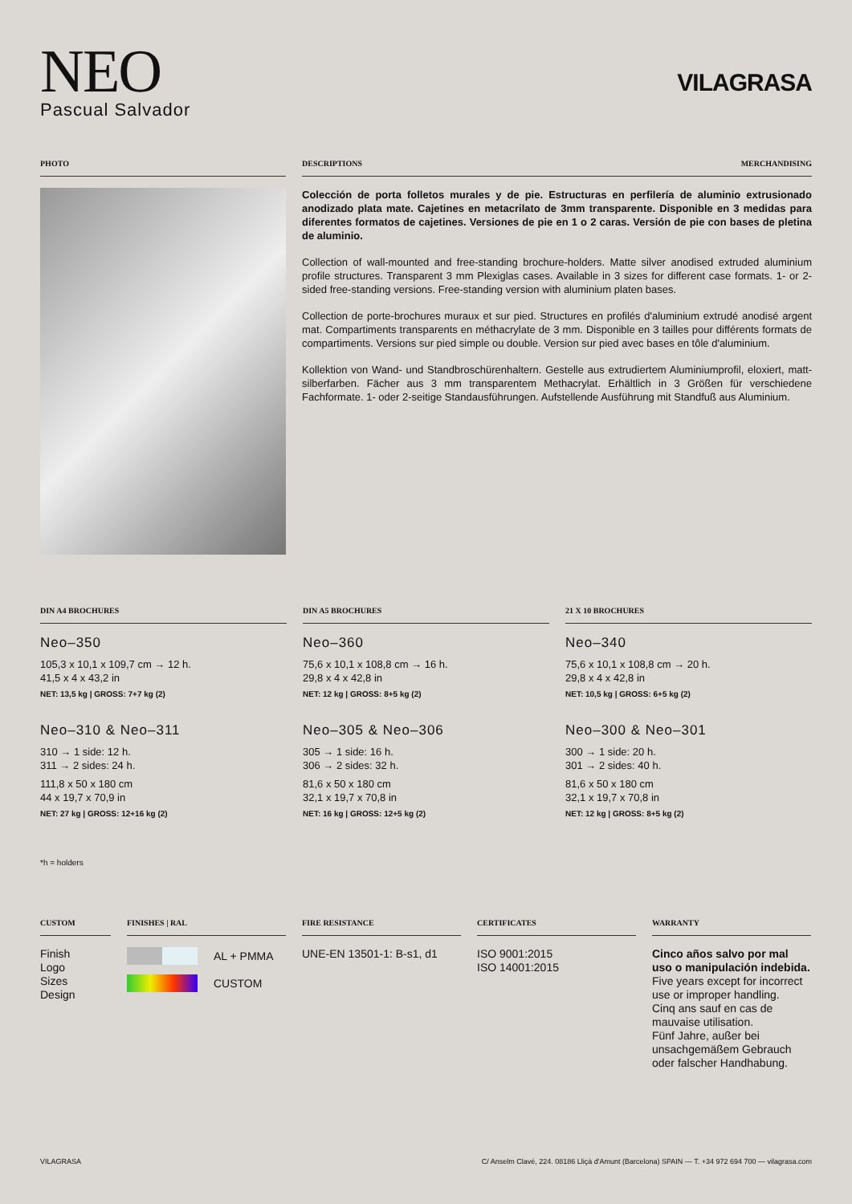NEO
Pascual Salvador
VILAGRASA
PHOTO DESCRIPTIONS MERCHANDISING
Colección de porta folletos murales y de pie. Estructuras en perfilería de aluminio extrusionado anodizado plata mate. Cajetines en metacrilato de 3mm transparente. Disponible en 3 medidas para diferentes formatos de cajetines. Versiones de pie en 1 o 2 caras. Versión de pie con bases de pletina de aluminio.
Collection of wall-mounted and free-standing brochure-holders. Matte silver anodised extruded aluminium profile structures. Transparent 3 mm Plexiglas cases. Available in 3 sizes for different case formats. 1- or 2-sided free-standing versions. Free-standing version with aluminium platen bases.
Collection de porte-brochures muraux et sur pied. Structures en profilés d'aluminium extrudé anodisé argent mat. Compartiments transparents en méthacrylate de 3 mm. Disponible en 3 tailles pour différents formats de compartiments. Versions sur pied simple ou double. Version sur pied avec bases en tôle d'aluminium.
Kollektion von Wand- und Standbroschürenhaltern. Gestelle aus extrudiertem Aluminiumprofil, eloxiert, matt-silberfarben. Fächer aus 3 mm transparentem Methacrylat. Erhältlich in 3 Größen für verschiedene Fachformate. 1- oder 2-seitige Standausführungen. Aufstellende Ausführung mit Standfuß aus Aluminium.
DIN A4 BROCHURES
Neo–350
105,3 x 10,1 x 109,7 cm → 12 h.
41,5 x 4 x 43,2 in
NET: 13,5 kg | GROSS: 7+7 kg (2)
Neo–310 & Neo–311
310 → 1 side: 12 h.
311 → 2 sides: 24 h.
111,8 x 50 x 180 cm
44 x 19,7 x 70,9 in
NET: 27 kg | GROSS: 12+16 kg (2)
DIN A5 BROCHURES
Neo–360
75,6 x 10,1 x 108,8 cm → 16 h.
29,8 x 4 x 42,8 in
NET: 12 kg | GROSS: 8+5 kg (2)
Neo–305 & Neo–306
305 → 1 side: 16 h.
306 → 2 sides: 32 h.
81,6 x 50 x 180 cm
32,1 x 19,7 x 70,8 in
NET: 16 kg | GROSS: 12+5 kg (2)
21 X 10 BROCHURES
Neo–340
75,6 x 10,1 x 108,8 cm → 20 h.
29,8 x 4 x 42,8 in
NET: 10,5 kg | GROSS: 6+5 kg (2)
Neo–300 & Neo–301
300 → 1 side: 20 h.
301 → 2 sides: 40 h.
81,6 x 50 x 180 cm
32,1 x 19,7 x 70,8 in
NET: 12 kg | GROSS: 8+5 kg (2)
*h = holders
CUSTOM
Finish
Logo
Sizes
Design
FINISHES | RAL
AL + PMMA
CUSTOM
FIRE RESISTANCE
UNE-EN 13501-1: B-s1, d1
CERTIFICATES
ISO 9001:2015
ISO 14001:2015
WARRANTY
Cinco años salvo por mal uso o manipulación indebida.
Five years except for incorrect use or improper handling.
Cinq ans sauf en cas de mauvaise utilisation.
Fünf Jahre, außer bei unsachgemäßem Gebrauch oder falscher Handhabung.
VILAGRASA C/ Anselm Clavé, 224. 08186 Lliçà d'Amunt (Barcelona) SPAIN — T. +34 972 694 700 — vilagrasa.com